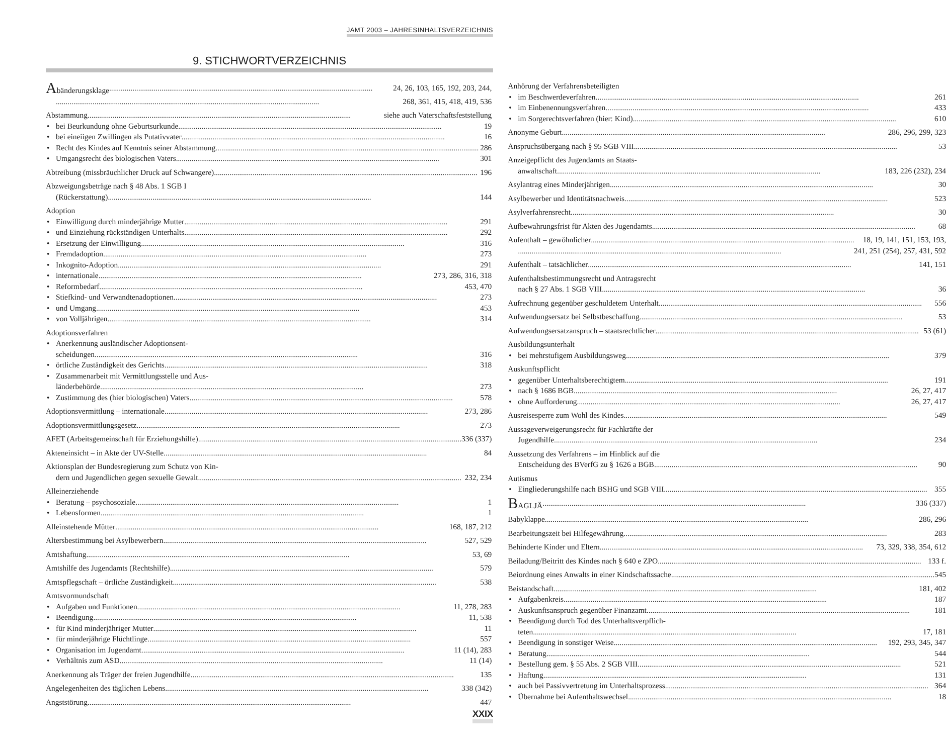JAMT 2003 – JAHRESINHALTSVERZEICHNIS
9. STICHWORTVERZEICHNIS
Abänderungsklage 24, 26, 103, 165, 192, 203, 244,
268, 361, 415, 418, 419, 536
Abstammung siehe auch Vaterschaftsfeststellung
• bei Beurkundung ohne Geburtsurkunde 19
• bei eineiigen Zwillingen als Putativvater 16
• Recht des Kindes auf Kenntnis seiner Abstammung 286
• Umgangsrecht des biologischen Vaters 301
Abtreibung (missbräuchlicher Druck auf Schwangere) 196
Abzweigungsbeträge nach § 48 Abs. 1 SGB I
(Rückerstattung) 144
Adoption
• Einwilligung durch minderjährige Mutter 291
• und Einziehung rückständigen Unterhalts 292
• Ersetzung der Einwilligung 316
• Fremdadoption 273
• Inkognito-Adoption 291
• internationale 273, 286, 316, 318
• Reformbedarf 453, 470
• Stiefkind- und Verwandtenadoptionen 273
• und Umgang 453
• von Volljährigen 314
Adoptionsverfahren
• Anerkennung ausländischer Adoptionsent-
scheidungen 316
• örtliche Zuständigkeit des Gerichts 318
• Zusammenarbeit mit Vermittlungsstelle und Aus-
länderbehörde 273
• Zustimmung des (hier biologischen) Vaters 578
Adoptionsvermittlung – internationale 273, 286
Adoptionsvermittlungsgesetz 273
AFET (Arbeitsgemeinschaft für Erziehungshilfe) 336 (337)
Akteneinsicht – in Akte der UV-Stelle 84
Aktionsplan der Bundesregierung zum Schutz von Kin-
dern und Jugendlichen gegen sexuelle Gewalt 232, 234
Alleinerziehende
• Beratung – psychosoziale 1
• Lebensformen 1
Alleinstehende Mütter 168, 187, 212
Altersbestimmung bei Asylbewerbern 527, 529
Amtshaftung 53, 69
Amtshilfe des Jugendamts (Rechtshilfe) 579
Amtspflegschaft – örtliche Zuständigkeit 538
Amtsvormundschaft
• Aufgaben und Funktionen 11, 278, 283
• Beendigung 11, 538
• für Kind minderjähriger Mutter 11
• für minderjährige Flüchtlinge 557
• Organisation im Jugendamt 11 (14), 283
• Verhältnis zum ASD 11 (14)
Anerkennung als Träger der freien Jugendhilfe 135
Angelegenheiten des täglichen Lebens 338 (342)
Angststörung 447
Anhörung der Verfahrensbeteiligten
• im Beschwerdeverfahren 261
• im Einbenennungsverfahren 433
• im Sorgerechtsverfahren (hier: Kind) 610
Anonyme Geburt 286, 296, 299, 323
Anspruchsübergang nach § 95 SGB VIII 53
Anzeigepflicht des Jugendamts an Staats-
anwaltschaft 183, 226 (232), 234
Asylantrag eines Minderjährigen 30
Asylbewerber und Identitätsnachweis 523
Asylverfahrensrecht 30
Aufbewahrungsfrist für Akten des Jugendamts 68
Aufenthalt – gewöhnlicher 18, 19, 141, 151, 153, 193,
241, 251 (254), 257, 431, 592
Aufenthalt – tatsächlicher 141, 151
Aufenthaltsbestimmungsrecht und Antragsrecht
nach § 27 Abs. 1 SGB VIII 36
Aufrechnung gegenüber geschuldetem Unterhalt 556
Aufwendungsersatz bei Selbstbeschaffung 53
Aufwendungsersatzanspruch – staatsrechtlicher 53 (61)
Ausbildungsunterhalt
• bei mehrstufigem Ausbildungsweg 379
Auskunftspflicht
• gegenüber Unterhaltsberechtigtem 191
• nach § 1686 BGB 26, 27, 417
• ohne Aufforderung 26, 27, 417
Ausreisesperre zum Wohl des Kindes 549
Aussageverweigerungsrecht für Fachkräfte der
Jugendhilfe 234
Aussetzung des Verfahrens – im Hinblick auf die
Entscheidung des BVerfG zu § 1626 a BGB 90
Autismus
• Eingliederungshilfe nach BSHG und SGB VIII 355
BAGLJÄ 336 (337)
Babyklappe 286, 296
Bearbeitungszeit bei Hilfegewährung 283
Behinderte Kinder und Eltern 73, 329, 338, 354, 612
Beiladung/Beitritt des Kindes nach § 640 e ZPO 133 f.
Beiordnung eines Anwalts in einer Kindschaftssache 545
Beistandschaft 181, 402
• Aufgabenkreis 187
• Auskunftsanspruch gegenüber Finanzamt 181
• Beendigung durch Tod des Unterhaltsverpflich-
teten 17, 181
• Beendigung in sonstiger Weise 192, 293, 345, 347
• Beratung 544
• Bestellung gem. § 55 Abs. 2 SGB VIII 521
• Haftung 131
• auch bei Passivvertretung im Unterhaltsprozess 364
• Übernahme bei Aufenthaltswechsel 18
XXIX